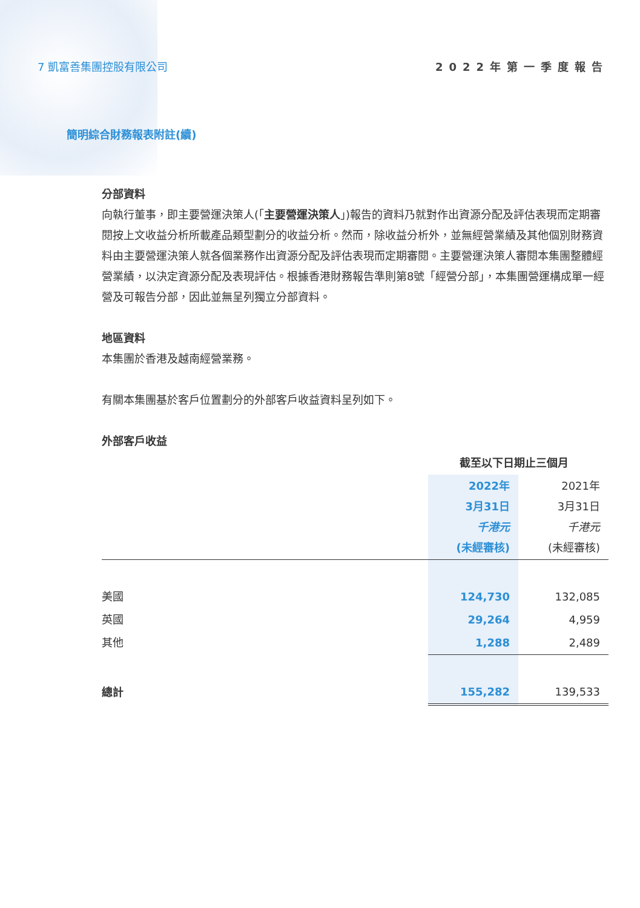7 凱富善集團控股有限公司 2022年第一季度報告
簡明綜合財務報表附註(續)
分部資料
向執行董事，即主要營運決策人(「主要營運決策人」)報告的資料乃就對作出資源分配及評估表現而定期審閱按上文收益分析所載產品類型劃分的收益分析。然而，除收益分析外，並無經營業績及其他個別財務資料由主要營運決策人就各個業務作出資源分配及評估表現而定期審閱。主要營運決策人審閱本集團整體經營業績，以決定資源分配及表現評估。根據香港財務報告準則第8號「經營分部」，本集團營運構成單一經營及可報告分部，因此並無呈列獨立分部資料。
地區資料
本集團於香港及越南經營業務。
有關本集團基於客戶位置劃分的外部客戶收益資料呈列如下。
外部客戶收益
| | 截至以下日期止三個月 | |
| --- | --- | --- |
| | 2022年 3月31日 千港元 (未經審核) | 2021年 3月31日 千港元 (未經審核) |
| 美國 | 124,730 | 132,085 |
| 英國 | 29,264 | 4,959 |
| 其他 | 1,288 | 2,489 |
| 總計 | 155,282 | 139,533 |